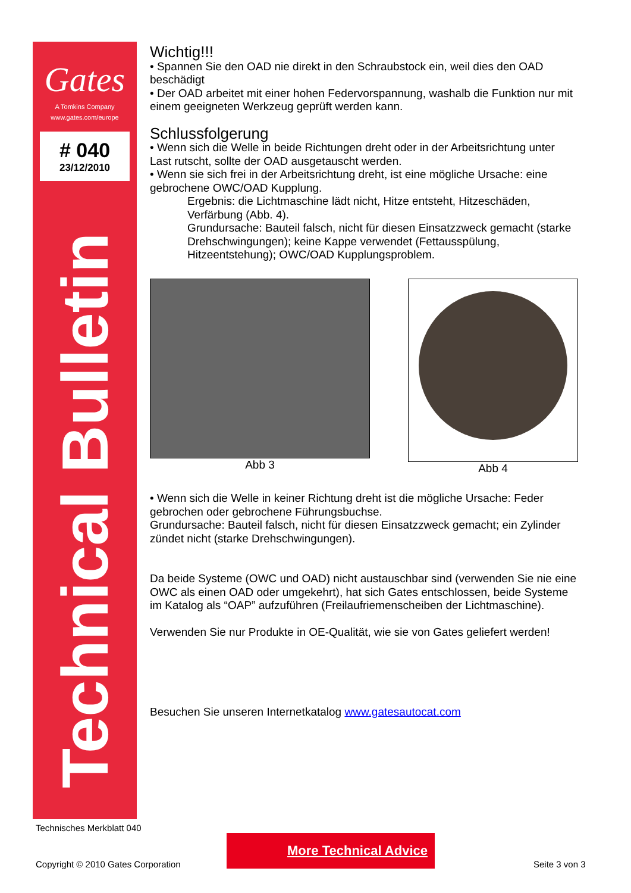Gates
A Tomkins Company
www.gates.com/europe
# 040
23/12/2010
Technical Bulletin
Wichtig!!!
• Spannen Sie den OAD nie direkt in den Schraubstock ein, weil dies den OAD beschädigt
• Der OAD arbeitet mit einer hohen Federvorspannung, washalb die Funktion nur mit einem geeigneten Werkzeug geprüft werden kann.
Schlussfolgerung
• Wenn sich die Welle in beide Richtungen dreht oder in der Arbeitsrichtung unter Last rutscht, sollte der OAD ausgetauscht werden.
• Wenn sie sich frei in der Arbeitsrichtung dreht, ist eine mögliche Ursache: eine gebrochene OWC/OAD Kupplung.
Ergebnis: die Lichtmaschine lädt nicht, Hitze entsteht, Hitzeschäden, Verfärbung (Abb. 4).
Grundursache: Bauteil falsch, nicht für diesen Einsatzzweck gemacht (starke Drehschwingungen); keine Kappe verwendet (Fettausspülung, Hitzeentstehung); OWC/OAD Kupplungsproblem.
Abb 3 Abb 4
• Wenn sich die Welle in keiner Richtung dreht ist die mögliche Ursache: Feder gebrochen oder gebrochene Führungsbuchse.
Grundursache: Bauteil falsch, nicht für diesen Einsatzzweck gemacht; ein Zylinder zündet nicht (starke Drehschwingungen).
Da beide Systeme (OWC und OAD) nicht austauschbar sind (verwenden Sie nie eine OWC als einen OAD oder umgekehrt), hat sich Gates entschlossen, beide Systeme im Katalog als “OAP” aufzuführen (Freilaufriemenscheiben der Lichtmaschine).
Verwenden Sie nur Produkte in OE-Qualität, wie sie von Gates geliefert werden!
Besuchen Sie unseren Internetkatalog www.gatesautocat.com
Technisches Merkblatt 040
More Technical Advice
Copyright © 2010 Gates Corporation
Seite 3 von 3